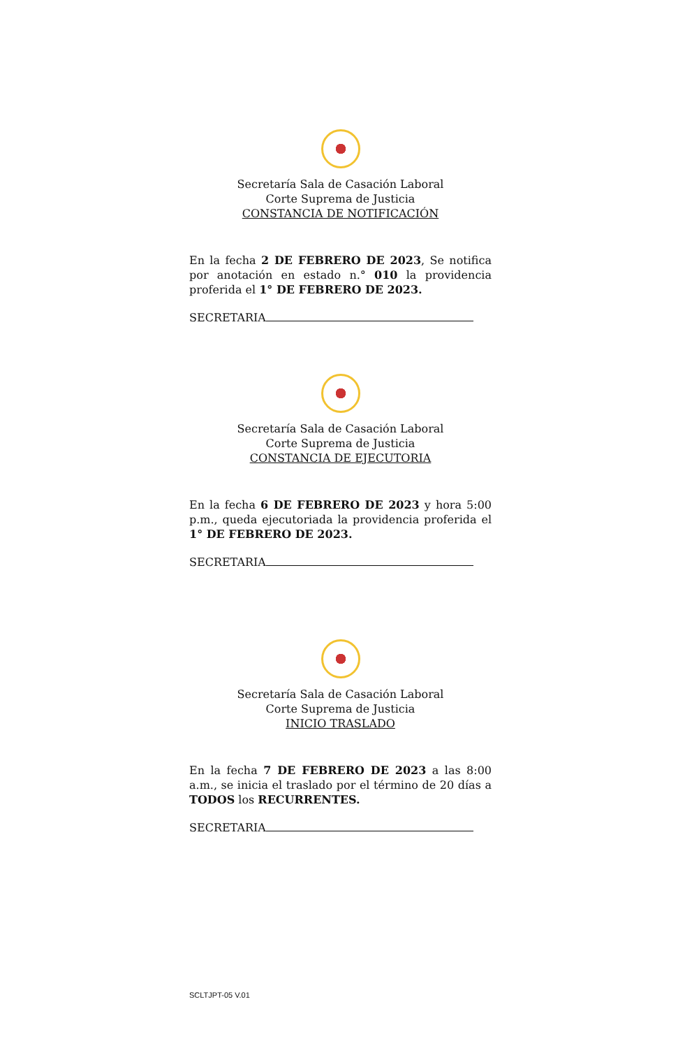Secretaría Sala de Casación Laboral
Corte Suprema de Justicia
CONSTANCIA DE NOTIFICACIÓN
En la fecha 2 DE FEBRERO DE 2023, Se notifica por anotación en estado n.° 010 la providencia proferida el 1° DE FEBRERO DE 2023.
SECRETARIA
Secretaría Sala de Casación Laboral
Corte Suprema de Justicia
CONSTANCIA DE EJECUTORIA
En la fecha 6 DE FEBRERO DE 2023 y hora 5:00 p.m., queda ejecutoriada la providencia proferida el 1° DE FEBRERO DE 2023.
SECRETARIA
Secretaría Sala de Casación Laboral
Corte Suprema de Justicia
INICIO TRASLADO
En la fecha 7 DE FEBRERO DE 2023 a las 8:00 a.m., se inicia el traslado por el término de 20 días a TODOS los RECURRENTES.
SECRETARIA
SCLTJPT-05 V.01